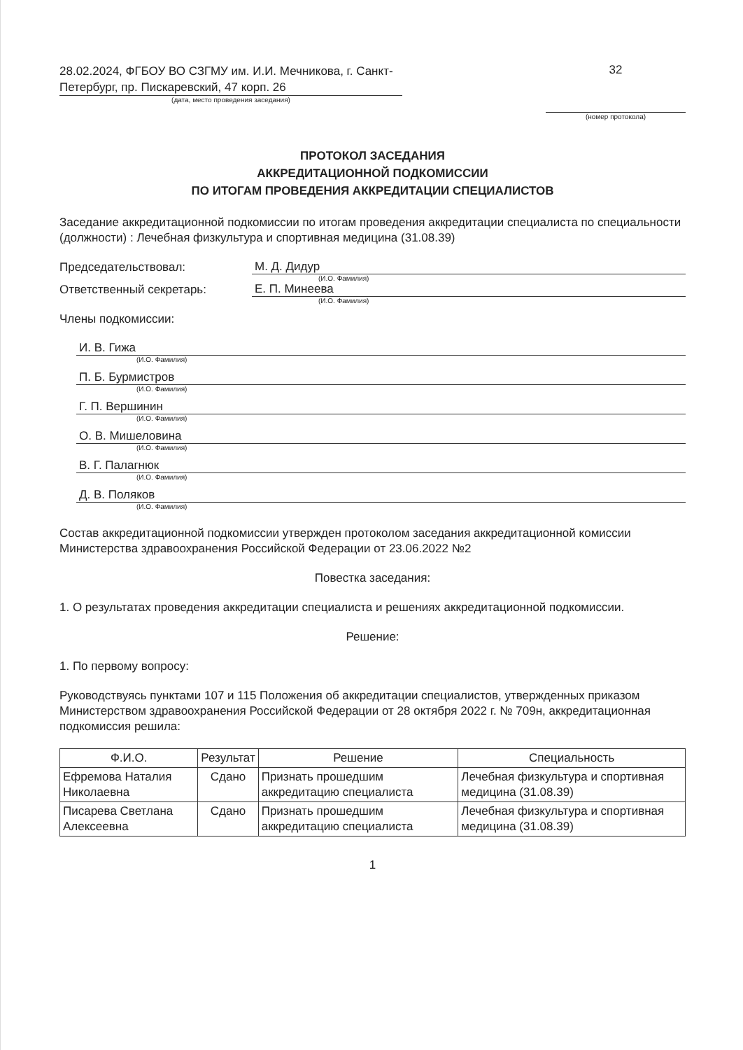28.02.2024, ФГБОУ ВО СЗГМУ им. И.И. Мечникова, г. Санкт-Петербург, пр. Пискаревский, 47 корп. 26
(дата, место проведения заседания)
32
(номер протокола)
ПРОТОКОЛ ЗАСЕДАНИЯ
АККРЕДИТАЦИОННОЙ ПОДКОМИССИИ
ПО ИТОГАМ ПРОВЕДЕНИЯ АККРЕДИТАЦИИ СПЕЦИАЛИСТОВ
Заседание аккредитационной подкомиссии по итогам проведения аккредитации специалиста по специальности (должности) : Лечебная физкультура и спортивная медицина (31.08.39)
Председательствовал: М. Д. Дидур
(И.О. Фамилия)
Ответственный секретарь: Е. П. Минеева
(И.О. Фамилия)
Члены подкомиссии:
И. В. Гижа
(И.О. Фамилия)
П. Б. Бурмистров
(И.О. Фамилия)
Г. П. Вершинин
(И.О. Фамилия)
О. В. Мишеловина
(И.О. Фамилия)
В. Г. Палагнюк
(И.О. Фамилия)
Д. В. Поляков
(И.О. Фамилия)
Состав аккредитационной подкомиссии утвержден протоколом заседания аккредитационной комиссии Министерства здравоохранения Российской Федерации от 23.06.2022 №2
Повестка заседания:
1. О результатах проведения аккредитации специалиста и решениях аккредитационной подкомиссии.
Решение:
1. По первому вопросу:
Руководствуясь пунктами 107 и 115 Положения об аккредитации специалистов, утвержденных приказом Министерством здравоохранения Российской Федерации от 28 октября 2022 г. № 709н, аккредитационная подкомиссия решила:
| Ф.И.О. | Результат | Решение | Специальность |
| --- | --- | --- | --- |
| Ефремова Наталия Николаевна | Сдано | Признать прошедшим аккредитацию специалиста | Лечебная физкультура и спортивная медицина (31.08.39) |
| Писарева Светлана Алексеевна | Сдано | Признать прошедшим аккредитацию специалиста | Лечебная физкультура и спортивная медицина (31.08.39) |
1